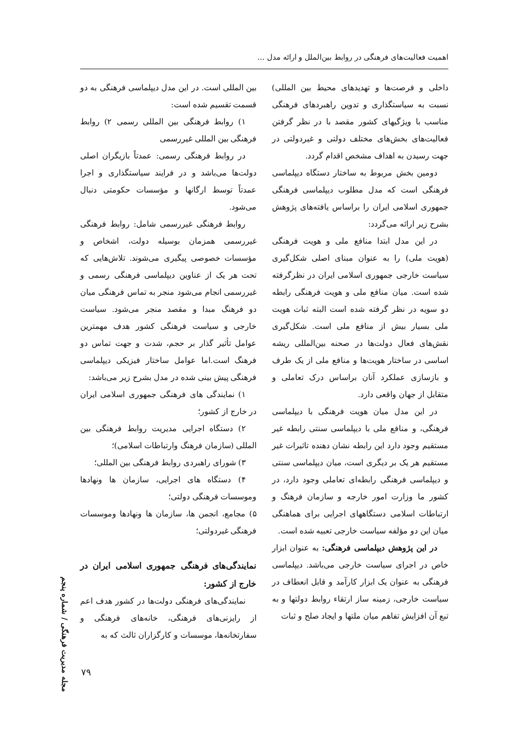اهمیت فعالیت‌های فرهنگی در روابط بین‌الملل و ارائه مدل ...
داخلی و فرصت‌ها و تهدیدهای محیط بین المللی) نسبت به سیاستگذاری و تدوین راهبردهای فرهنگی مناسب با ویژگیهای کشور مقصد با در نظر گرفتن فعالیت‌های بخش‌های مختلف دولتی و غیردولتی در جهت رسیدن به اهداف مشخص اقدام گردد.
دومین بخش مربوط به ساختار دستگاه دیپلماسی فرهنگی است که مدل مطلوب دیپلماسی فرهنگی جمهوری اسلامی ایران را براساس یافته‌های پژوهش بشرح زیر ارائه می‌گردد:
در این مدل ابتدا منافع ملی و هویت فرهنگی (هویت ملی) را به عنوان مبنای اصلی شکل‌گیری سیاست خارجی جمهوری اسلامی ایران در نظرگرفته شده است. میان منافع ملی و هویت فرهنگی رابطه دو سویه در نظر گرفته شده است البته ثبات هویت ملی بسیار بیش از منافع ملی است. شکل‌گیری نقش‌های فعال دولت‌ها در صحنه بین‌المللی ریشه اساسی در ساختار هویت‌ها و منافع ملی از یک طرف و بازسازی عملکرد آنان براساس درک تعاملی و متقابل از جهان واقعی دارد.
در این مدل میان هویت فرهنگی با دیپلماسی فرهنگی، و منافع ملی با دیپلماسی سنتی رابطه غیر مستقیم وجود دارد این رابطه نشان دهنده تاثیرات غیر مستقیم هر یک بر دیگری است، میان دیپلماسی سنتی و دیپلماسی فرهنگی رابطه‌ای تعاملی وجود دارد، در کشور ما وزارت امور خارجه و سازمان فرهنگ و ارتباطات اسلامی دستگاههای اجرایی برای هماهنگی میان این دو مؤلفه سیاست خارجی تعبیه شده است.
در این پژوهش دیپلماسی فرهنگی: به عنوان ابزار خاص در اجرای سیاست خارجی می‌باشد. دیپلماسی فرهنگی به عنوان یک ابزار کارآمد و قابل انعطاف در سیاست خارجی، زمینه ساز ارتقاء روابط دولتها و به تبع آن افزایش تفاهم میان ملتها و ایجاد صلح و ثبات
بین المللی است. در این مدل دیپلماسی فرهنگی به دو قسمت تقسیم شده است:
۱) روابط فرهنگی بین المللی رسمی ۲) روابط فرهنگی بین المللی غیررسمی
در روابط فرهنگی رسمی: عمدتاً بازیگران اصلی دولت‌ها می‌باشد و در فرایند سیاستگذاری و اجرا عمدتاً توسط ارگانها و مؤسسات حکومتی دنبال می‌شود.
روابط فرهنگی غیررسمی شامل: روابط فرهنگی غیررسمی همزمان بوسیله دولت، اشخاص و مؤسسات خصوصی پیگیری می‌شوند. تلاش‌هایی که تحت هر یک از عناوین دیپلماسی فرهنگی رسمی و غیررسمی انجام می‌شود منجر به تماس فرهنگی میان دو فرهنگ مبدا و مقصد منجر می‌شود. سیاست خارجی و سیاست فرهنگی کشور هدف مهمترین عوامل تأثیر گذار بر حجم، شدت و جهت تماس دو فرهنگ است.اما عوامل ساختار فیزیکی دیپلماسی فرهنگی پیش بینی شده در مدل بشرح زیر می‌باشد:
۱) نمایندگی های فرهنگی جمهوری اسلامی ایران در خارج از کشور؛
۲) دستگاه اجرایی مدیریت روابط فرهنگی بین المللی (سازمان فرهنگ وارتباطات اسلامی)؛
۳) شورای راهبردی روابط فرهنگی بین المللی؛
۴) دستگاه های اجرایی، سازمان ها ونهادها وموسسات فرهنگی دولتی؛
۵) مجامع، انجمن ها، سازمان ها ونهادها وموسسات فرهنگی غیردولتی؛
نمایندگی‌های فرهنگی جمهوری اسلامی ایران در خارج از کشور:
نمایندگی‌های فرهنگی دولت‌ها در کشور هدف اعم از رایزنی‌های فرهنگی، خانه‌های فرهنگی و سفارتخانه‌ها، موسسات و کارگزاران ثالث که به
مجله مدیریت فرهنگی / شماره پنجم
۷۹